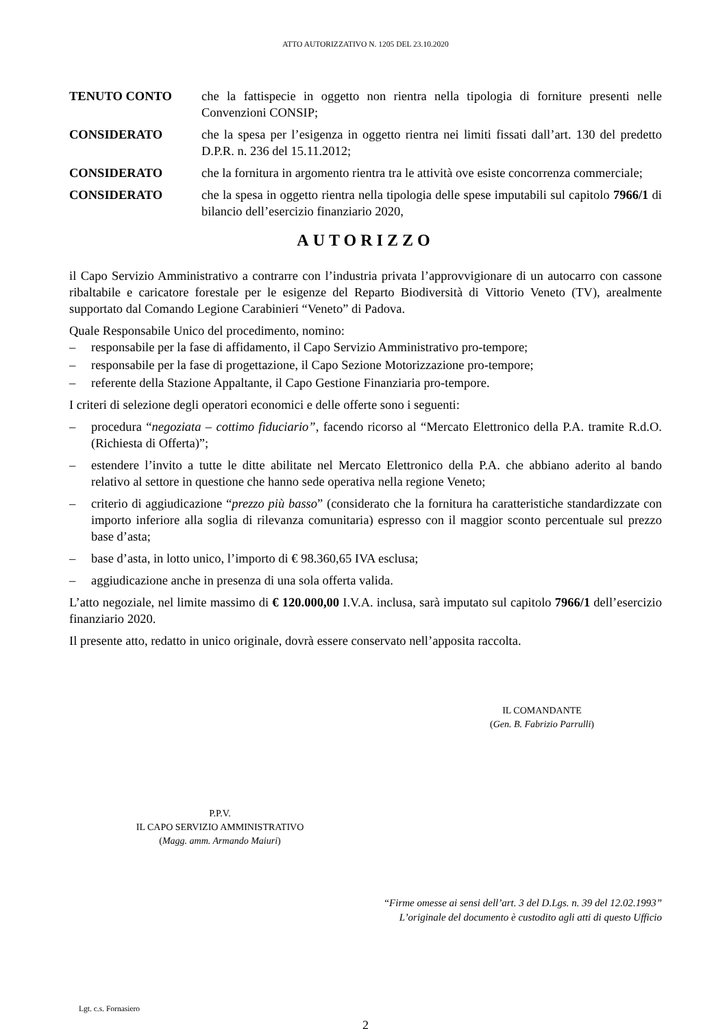ATTO AUTORIZZATIVO N. 1205 DEL 23.10.2020
TENUTO CONTO che la fattispecie in oggetto non rientra nella tipologia di forniture presenti nelle Convenzioni CONSIP;
CONSIDERATO che la spesa per l’esigenza in oggetto rientra nei limiti fissati dall’art. 130 del predetto D.P.R. n. 236 del 15.11.2012;
CONSIDERATO che la fornitura in argomento rientra tra le attività ove esiste concorrenza commerciale;
CONSIDERATO che la spesa in oggetto rientra nella tipologia delle spese imputabili sul capitolo 7966/1 di bilancio dell’esercizio finanziario 2020,
AUTORIZZO
il Capo Servizio Amministrativo a contrarre con l’industria privata l’approvvigionare di un autocarro con cassone ribaltabile e caricatore forestale per le esigenze del Reparto Biodiversità di Vittorio Veneto (TV), arealmente supportato dal Comando Legione Carabinieri “Veneto” di Padova.
Quale Responsabile Unico del procedimento, nomino:
– responsabile per la fase di affidamento, il Capo Servizio Amministrativo pro-tempore;
– responsabile per la fase di progettazione, il Capo Sezione Motorizzazione pro-tempore;
– referente della Stazione Appaltante, il Capo Gestione Finanziaria pro-tempore.
I criteri di selezione degli operatori economici e delle offerte sono i seguenti:
– procedura “negoziata – cottimo fiduciario”, facendo ricorso al “Mercato Elettronico della P.A. tramite R.d.O. (Richiesta di Offerta)”;
– estendere l’invito a tutte le ditte abilitate nel Mercato Elettronico della P.A. che abbiano aderito al bando relativo al settore in questione che hanno sede operativa nella regione Veneto;
– criterio di aggiudicazione “prezzo più basso” (considerato che la fornitura ha caratteristiche standardizzate con importo inferiore alla soglia di rilevanza comunitaria) espresso con il maggior sconto percentuale sul prezzo base d’asta;
– base d’asta, in lotto unico, l’importo di € 98.360,65 IVA esclusa;
– aggiudicazione anche in presenza di una sola offerta valida.
L’atto negoziale, nel limite massimo di € 120.000,00 I.V.A. inclusa, sarà imputato sul capitolo 7966/1 dell’esercizio finanziario 2020.
Il presente atto, redatto in unico originale, dovrà essere conservato nell’apposita raccolta.
IL COMANDANTE
(Gen. B. Fabrizio Parrulli)
P.P.V.
IL CAPO SERVIZIO AMMINISTRATIVO
(Magg. amm. Armando Maiuri)
“Firme omesse ai sensi dell’art. 3 del D.Lgs. n. 39 del 12.02.1993”
L’originale del documento è custodito agli atti di questo Ufficio
Lgt. c.s. Fornasiero
2